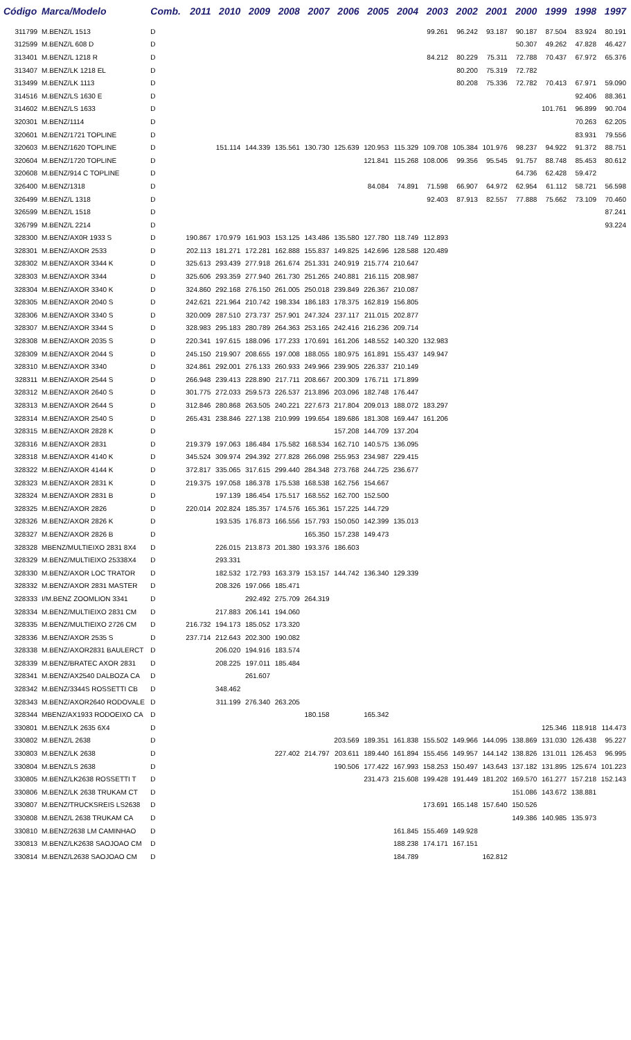| Código | Marca/Modelo | Comb. | 2011 | 2010 | 2009 | 2008 | 2007 | 2006 | 2005 | 2004 | 2003 | 2002 | 2001 | 2000 | 1999 | 1998 | 1997 |
| --- | --- | --- | --- | --- | --- | --- | --- | --- | --- | --- | --- | --- | --- | --- | --- | --- | --- |
| 311799 | M.BENZ/L 1513 | D | | | | | | | | | 99.261 | 96.242 | 93.187 | 90.187 | 87.504 | 83.924 | 80.191 |
| 312599 | M.BENZ/L 608 D | D | | | | | | | | | | | | 50.307 | 49.262 | 47.828 | 46.427 |
| 313401 | M.BENZ/L 1218 R | D | | | | | | | | | 84.212 | 80.229 | 75.311 | 72.788 | 70.437 | 67.972 | 65.376 |
| 313407 | M.BENZ/LK 1218 EL | D | | | | | | | | | | 80.200 | 75.319 | 72.782 | | | |
| 313499 | M.BENZ/LK 1113 | D | | | | | | | | | | 80.208 | 75.336 | 72.782 | 70.413 | 67.971 | 59.090 |
| 314516 | M.BENZ/LS 1630 E | D | | | | | | | | | | | | | | 92.406 | 88.361 |
| 314602 | M.BENZ/LS 1633 | D | | | | | | | | | | | | | 101.761 | 96.899 | 90.704 |
| 320301 | M.BENZ/1114 | D | | | | | | | | | | | | | | 70.263 | 62.205 |
| 320601 | M.BENZ/1721 TOPLINE | D | | | | | | | | | | | | | | 83.931 | 79.556 |
| 320603 | M.BENZ/1620 TOPLINE | D | | 151.114 | 144.339 | 135.561 | 130.730 | 125.639 | 120.953 | 115.329 | 109.708 | 105.384 | 101.976 | 98.237 | 94.922 | 91.372 | 88.751 |
| 320604 | M.BENZ/1720 TOPLINE | D | | | | | | | 121.841 | 115.268 | 108.006 | 99.356 | 95.545 | 91.757 | 88.748 | 85.453 | 80.612 |
| 320608 | M.BENZ/914 C TOPLINE | D | | | | | | | | | | | | 64.736 | 62.428 | 59.472 | |
| 326400 | M.BENZ/1318 | D | | | | | | | 84.084 | 74.891 | 71.598 | 66.907 | 64.972 | 62.954 | 61.112 | 58.721 | 56.598 |
| 326499 | M.BENZ/L 1318 | D | | | | | | | | | 92.403 | 87.913 | 82.557 | 77.888 | 75.662 | 73.109 | 70.460 |
| 326599 | M.BENZ/L 1518 | D | | | | | | | | | | | | | | | 87.241 |
| 326799 | M.BENZ/L 2214 | D | | | | | | | | | | | | | | | 93.224 |
| 328300 | M.BENZ/AX0R 1933 S | D | 190.867 | 170.979 | 161.903 | 153.125 | 143.486 | 135.580 | 127.780 | 118.749 | 112.893 | | | | | | |
| 328301 | M.BENZ/AXOR 2533 | D | 202.113 | 181.271 | 172.281 | 162.888 | 155.837 | 149.825 | 142.696 | 128.588 | 120.489 | | | | | | |
| 328302 | M.BENZ/AXOR 3344 K | D | 325.613 | 293.439 | 277.918 | 261.674 | 251.331 | 240.919 | 215.774 | 210.647 | | | | | | | |
| 328303 | M.BENZ/AXOR 3344 | D | 325.606 | 293.359 | 277.940 | 261.730 | 251.265 | 240.881 | 216.115 | 208.987 | | | | | | | |
| 328304 | M.BENZ/AXOR 3340 K | D | 324.860 | 292.168 | 276.150 | 261.005 | 250.018 | 239.849 | 226.367 | 210.087 | | | | | | | |
| 328305 | M.BENZ/AXOR 2040 S | D | 242.621 | 221.964 | 210.742 | 198.334 | 186.183 | 178.375 | 162.819 | 156.805 | | | | | | | |
| 328306 | M.BENZ/AXOR 3340 S | D | 320.009 | 287.510 | 273.737 | 257.901 | 247.324 | 237.117 | 211.015 | 202.877 | | | | | | | |
| 328307 | M.BENZ/AXOR 3344 S | D | 328.983 | 295.183 | 280.789 | 264.363 | 253.165 | 242.416 | 216.236 | 209.714 | | | | | | | |
| 328308 | M.BENZ/AXOR 2035 S | D | 220.341 | 197.615 | 188.096 | 177.233 | 170.691 | 161.206 | 148.552 | 140.320 | 132.983 | | | | | | |
| 328309 | M.BENZ/AXOR 2044 S | D | 245.150 | 219.907 | 208.655 | 197.008 | 188.055 | 180.975 | 161.891 | 155.437 | 149.947 | | | | | | |
| 328310 | M.BENZ/AXOR 3340 | D | 324.861 | 292.001 | 276.133 | 260.933 | 249.966 | 239.905 | 226.337 | 210.149 | | | | | | | |
| 328311 | M.BENZ/AXOR 2544 S | D | 266.948 | 239.413 | 228.890 | 217.711 | 208.667 | 200.309 | 176.711 | 171.899 | | | | | | | |
| 328312 | M.BENZ/AXOR 2640 S | D | 301.775 | 272.033 | 259.573 | 226.537 | 213.896 | 203.096 | 182.748 | 176.447 | | | | | | | |
| 328313 | M.BENZ/AXOR 2644 S | D | 312.846 | 280.868 | 263.505 | 240.221 | 227.673 | 217.804 | 209.013 | 188.072 | 183.297 | | | | | | |
| 328314 | M.BENZ/AXOR 2540 S | D | 265.431 | 238.846 | 227.138 | 210.999 | 199.654 | 189.686 | 181.308 | 169.447 | 161.206 | | | | | | |
| 328315 | M.BENZ/AXOR 2828 K | D | | | | | | 157.208 | 144.709 | 137.204 | | | | | | | |
| 328316 | M.BENZ/AXOR 2831 | D | 219.379 | 197.063 | 186.484 | 175.582 | 168.534 | 162.710 | 140.575 | 136.095 | | | | | | | |
| 328318 | M.BENZ/AXOR 4140 K | D | 345.524 | 309.974 | 294.392 | 277.828 | 266.098 | 255.953 | 234.987 | 229.415 | | | | | | | |
| 328322 | M.BENZ/AXOR 4144 K | D | 372.817 | 335.065 | 317.615 | 299.440 | 284.348 | 273.768 | 244.725 | 236.677 | | | | | | | |
| 328323 | M.BENZ/AXOR 2831 K | D | 219.375 | 197.058 | 186.378 | 175.538 | 168.538 | 162.756 | 154.667 | | | | | | | | |
| 328324 | M.BENZ/AXOR 2831 B | D | | 197.139 | 186.454 | 175.517 | 168.552 | 162.700 | 152.500 | | | | | | | | |
| 328325 | M.BENZ/AXOR 2826 | D | 220.014 | 202.824 | 185.357 | 174.576 | 165.361 | 157.225 | 144.729 | | | | | | | | |
| 328326 | M.BENZ/AXOR 2826 K | D | | 193.535 | 176.873 | 166.556 | 157.793 | 150.050 | 142.399 | 135.013 | | | | | | | |
| 328327 | M.BENZ/AXOR 2826 B | D | | | | | 165.350 | 157.238 | 149.473 | | | | | | | | |
| 328328 | MBENZ/MULTIEIXO 2831 8X4 | D | | 226.015 | 213.873 | 201.380 | 193.376 | 186.603 | | | | | | | | | |
| 328329 | M.BENZ/MULTIEIXO 25338X4 | D | | 293.331 | | | | | | | | | | | | | |
| 328330 | M.BENZ/AXOR LOC TRATOR | D | | 182.532 | 172.793 | 163.379 | 153.157 | 144.742 | 136.340 | 129.339 | | | | | | | |
| 328332 | M.BENZ/AXOR 2831 MASTER | D | | 208.326 | 197.066 | 185.471 | | | | | | | | | | | |
| 328333 | I/M.BENZ ZOOMLION 3341 | D | | | 292.492 | 275.709 | 264.319 | | | | | | | | | | |
| 328334 | M.BENZ/MULTIEIXO 2831 CM | D | | 217.883 | 206.141 | 194.060 | | | | | | | | | | | |
| 328335 | M.BENZ/MULTIEIXO 2726 CM | D | 216.732 | 194.173 | 185.052 | 173.320 | | | | | | | | | | | |
| 328336 | M.BENZ/AXOR 2535 S | D | 237.714 | 212.643 | 202.300 | 190.082 | | | | | | | | | | | |
| 328338 | M.BENZ/AXOR2831 BAULERCT | D | | 206.020 | 194.916 | 183.574 | | | | | | | | | | | |
| 328339 | M.BENZ/BRATEC AXOR 2831 | D | | 208.225 | 197.011 | 185.484 | | | | | | | | | | | |
| 328341 | M.BENZ/AX2540 DALBOZA CA | D | | | 261.607 | | | | | | | | | | | | |
| 328342 | M.BENZ/3344S ROSSETTI CB | D | | 348.462 | | | | | | | | | | | | | |
| 328343 | M.BENZ/AXOR2640 RODOVALE | D | | 311.199 | 276.340 | 263.205 | | | | | | | | | | | |
| 328344 | MBENZ/AX1933 RODOEIXO CA | D | | | | | 180.158 | | 165.342 | | | | | | | | |
| 330801 | M.BENZ/LK 2635 6X4 | D | | | | | | | | | | | | | 125.346 | 118.918 | 114.473 |
| 330802 | M.BENZ/L 2638 | D | | | | | | 203.569 | 189.351 | 161.838 | 155.502 | 149.966 | 144.095 | 138.869 | 131.030 | 126.438 | 95.227 |
| 330803 | M.BENZ/LK 2638 | D | | | | 227.402 | 214.797 | 203.611 | 189.440 | 161.894 | 155.456 | 149.957 | 144.142 | 138.826 | 131.011 | 126.453 | 96.995 |
| 330804 | M.BENZ/LS 2638 | D | | | | | | 190.506 | 177.422 | 167.993 | 158.253 | 150.497 | 143.643 | 137.182 | 131.895 | 125.674 | 101.223 |
| 330805 | M.BENZ/LK2638 ROSSETTI T | D | | | | | | | 231.473 | 215.608 | 199.428 | 191.449 | 181.202 | 169.570 | 161.277 | 157.218 | 152.143 |
| 330806 | M.BENZ/LK 2638 TRUKAM CT | D | | | | | | | | | | | | 151.086 | 143.672 | 138.881 | |
| 330807 | M.BENZ/TRUCKSREIS LS2638 | D | | | | | | | | | 173.691 | 165.148 | 157.640 | 150.526 | | | |
| 330808 | M.BENZ/L 2638 TRUKAM CA | D | | | | | | | | | | | | 149.386 | 140.985 | 135.973 | |
| 330810 | M.BENZ/2638 LM CAMINHAO | D | | | | | | | | 161.845 | 155.469 | 149.928 | | | | | |
| 330813 | M.BENZ/LK2638 SAOJOAO CM | D | | | | | | | | 188.238 | 174.171 | 167.151 | | | | | |
| 330814 | M.BENZ/L2638 SAOJOAO CM | D | | | | | | | | 184.789 | | | 162.812 | | | | |